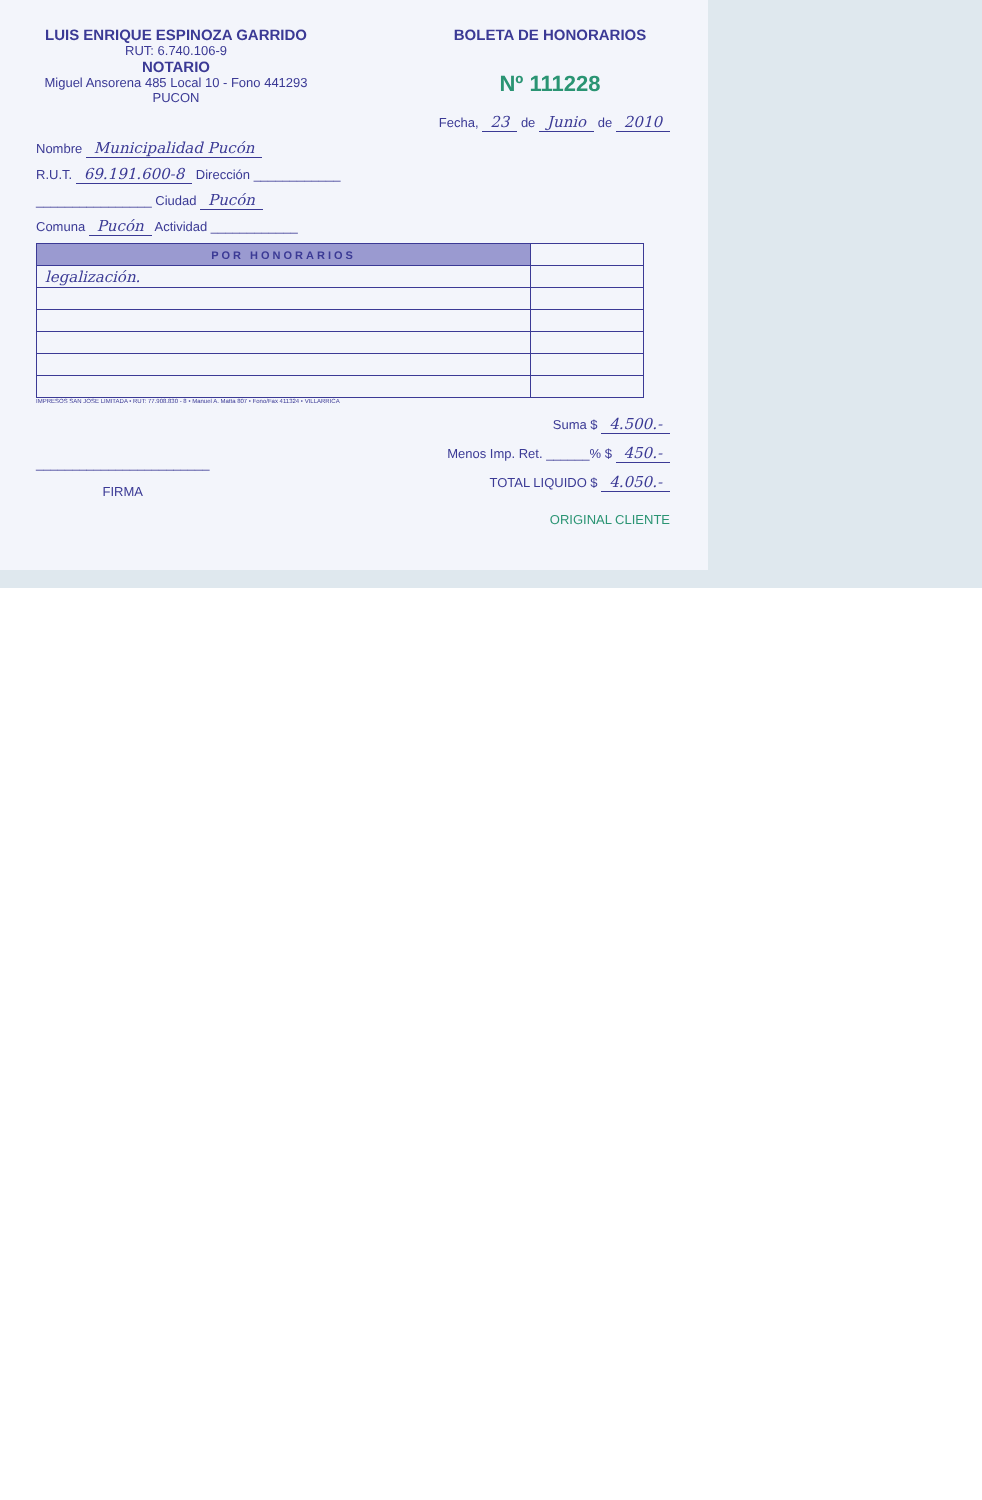LUIS ENRIQUE ESPINOZA GARRIDO
RUT: 6.740.106-9
NOTARIO
Miguel Ansorena 485 Local 10 - Fono 441293
PUCON
BOLETA DE HONORARIOS
Nº 111228
Fecha, 23 de Junio de 2010
Nombre Municipalidad Pucón
R.U.T. 69.191.600-8 Dirección ____________
________________ Ciudad Pucón
Comuna Pucón Actividad ____________
| POR HONORARIOS | |
| legalización. | |
IMPRESOS SAN JOSE LIMITADA • RUT: 77.908.830 - 8 • Manuel A. Matta 807 • Fono/Fax 411324 • VILLARRICA
________________________
FIRMA
Suma $ 4.500.-
Menos Imp. Ret. ______% $ 450.-
TOTAL LIQUIDO $ 4.050.-
ORIGINAL CLIENTE